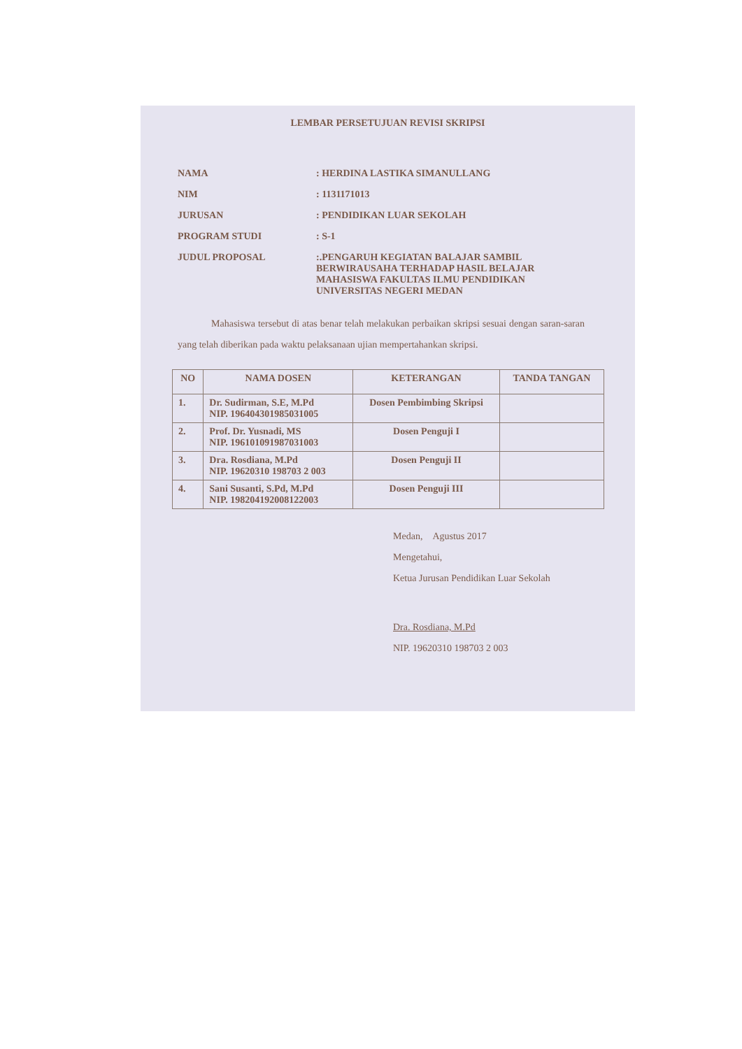LEMBAR PERSETUJUAN REVISI SKRIPSI
NAMA : HERDINA LASTIKA SIMANULLANG
NIM : 1131171013
JURUSAN : PENDIDIKAN LUAR SEKOLAH
PROGRAM STUDI : S-1
JUDUL PROPOSAL :.PENGARUH KEGIATAN BALAJAR SAMBIL BERWIRAUSAHA TERHADAP HASIL BELAJAR MAHASISWA FAKULTAS ILMU PENDIDIKAN UNIVERSITAS NEGERI MEDAN
Mahasiswa tersebut di atas benar telah melakukan perbaikan skripsi sesuai dengan saran-saran yang telah diberikan pada waktu pelaksanaan ujian mempertahankan skripsi.
| NO | NAMA DOSEN | KETERANGAN | TANDA TANGAN |
| --- | --- | --- | --- |
| 1. | Dr. Sudirman, S.E, M.Pd NIP. 196404301985031005 | Dosen Pembimbing Skripsi | |
| 2. | Prof. Dr. Yusnadi, MS NIP. 196101091987031003 | Dosen Penguji I | |
| 3. | Dra. Rosdiana, M.Pd NIP. 19620310 198703 2 003 | Dosen Penguji II | |
| 4. | Sani Susanti, S.Pd, M.Pd NIP. 198204192008122003 | Dosen Penguji III | |
Medan, Agustus 2017
Mengetahui,
Ketua Jurusan Pendidikan Luar Sekolah
Dra. Rosdiana, M.Pd
NIP. 19620310 198703 2 003